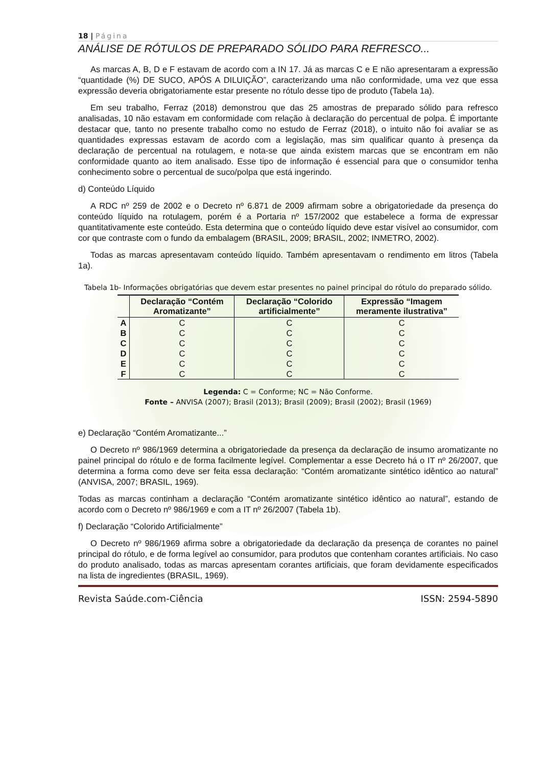18 | Página
ANÁLISE DE RÓTULOS DE PREPARADO SÓLIDO PARA REFRESCO...
As marcas A, B, D e F estavam de acordo com a IN 17. Já as marcas C e E não apresentaram a expressão “quantidade (%) DE SUCO, APÓS A DILUIÇÃO”, caracterizando uma não conformidade, uma vez que essa expressão deveria obrigatoriamente estar presente no rótulo desse tipo de produto (Tabela 1a).
Em seu trabalho, Ferraz (2018) demonstrou que das 25 amostras de preparado sólido para refresco analisadas, 10 não estavam em conformidade com relação à declaração do percentual de polpa. É importante destacar que, tanto no presente trabalho como no estudo de Ferraz (2018), o intuito não foi avaliar se as quantidades expressas estavam de acordo com a legislação, mas sim qualificar quanto à presença da declaração de percentual na rotulagem, e nota-se que ainda existem marcas que se encontram em não conformidade quanto ao item analisado. Esse tipo de informação é essencial para que o consumidor tenha conhecimento sobre o percentual de suco/polpa que está ingerindo.
d) Conteúdo Líquido
A RDC nº 259 de 2002 e o Decreto nº 6.871 de 2009 afirmam sobre a obrigatoriedade da presença do conteúdo líquido na rotulagem, porém é a Portaria nº 157/2002 que estabelece a forma de expressar quantitativamente este conteúdo. Esta determina que o conteúdo líquido deve estar visível ao consumidor, com cor que contraste com o fundo da embalagem (BRASIL, 2009; BRASIL, 2002; INMETRO, 2002).
Todas as marcas apresentavam conteúdo líquido. Também apresentavam o rendimento em litros (Tabela 1a).
Tabela 1b- Informações obrigatórias que devem estar presentes no painel principal do rótulo do preparado sólido.
| | Declaração “Contém Aromatizante” | Declaração “Colorido artificialmente” | Expressão “Imagem meramente ilustrativa” |
| --- | --- | --- | --- |
| A | C | C | C |
| B | C | C | C |
| C | C | C | C |
| D | C | C | C |
| E | C | C | C |
| F | C | C | C |
Legenda: C = Conforme; NC = Não Conforme.
Fonte – ANVISA (2007); Brasil (2013); Brasil (2009); Brasil (2002); Brasil (1969)
e) Declaração “Contém Aromatizante...”
O Decreto nº 986/1969 determina a obrigatoriedade da presença da declaração de insumo aromatizante no painel principal do rótulo e de forma facilmente legível. Complementar a esse Decreto há o IT nº 26/2007, que determina a forma como deve ser feita essa declaração: “Contém aromatizante sintético idêntico ao natural” (ANVISA, 2007; BRASIL, 1969).
Todas as marcas continham a declaração “Contém aromatizante sintético idêntico ao natural”, estando de acordo com o Decreto nº 986/1969 e com a IT nº 26/2007 (Tabela 1b).
f) Declaração “Colorido Artificialmente”
O Decreto nº 986/1969 afirma sobre a obrigatoriedade da declaração da presença de corantes no painel principal do rótulo, e de forma legível ao consumidor, para produtos que contenham corantes artificiais. No caso do produto analisado, todas as marcas apresentam corantes artificiais, que foram devidamente especificados na lista de ingredientes (BRASIL, 1969).
Revista Saúde.com-Ciência ISSN: 2594-5890